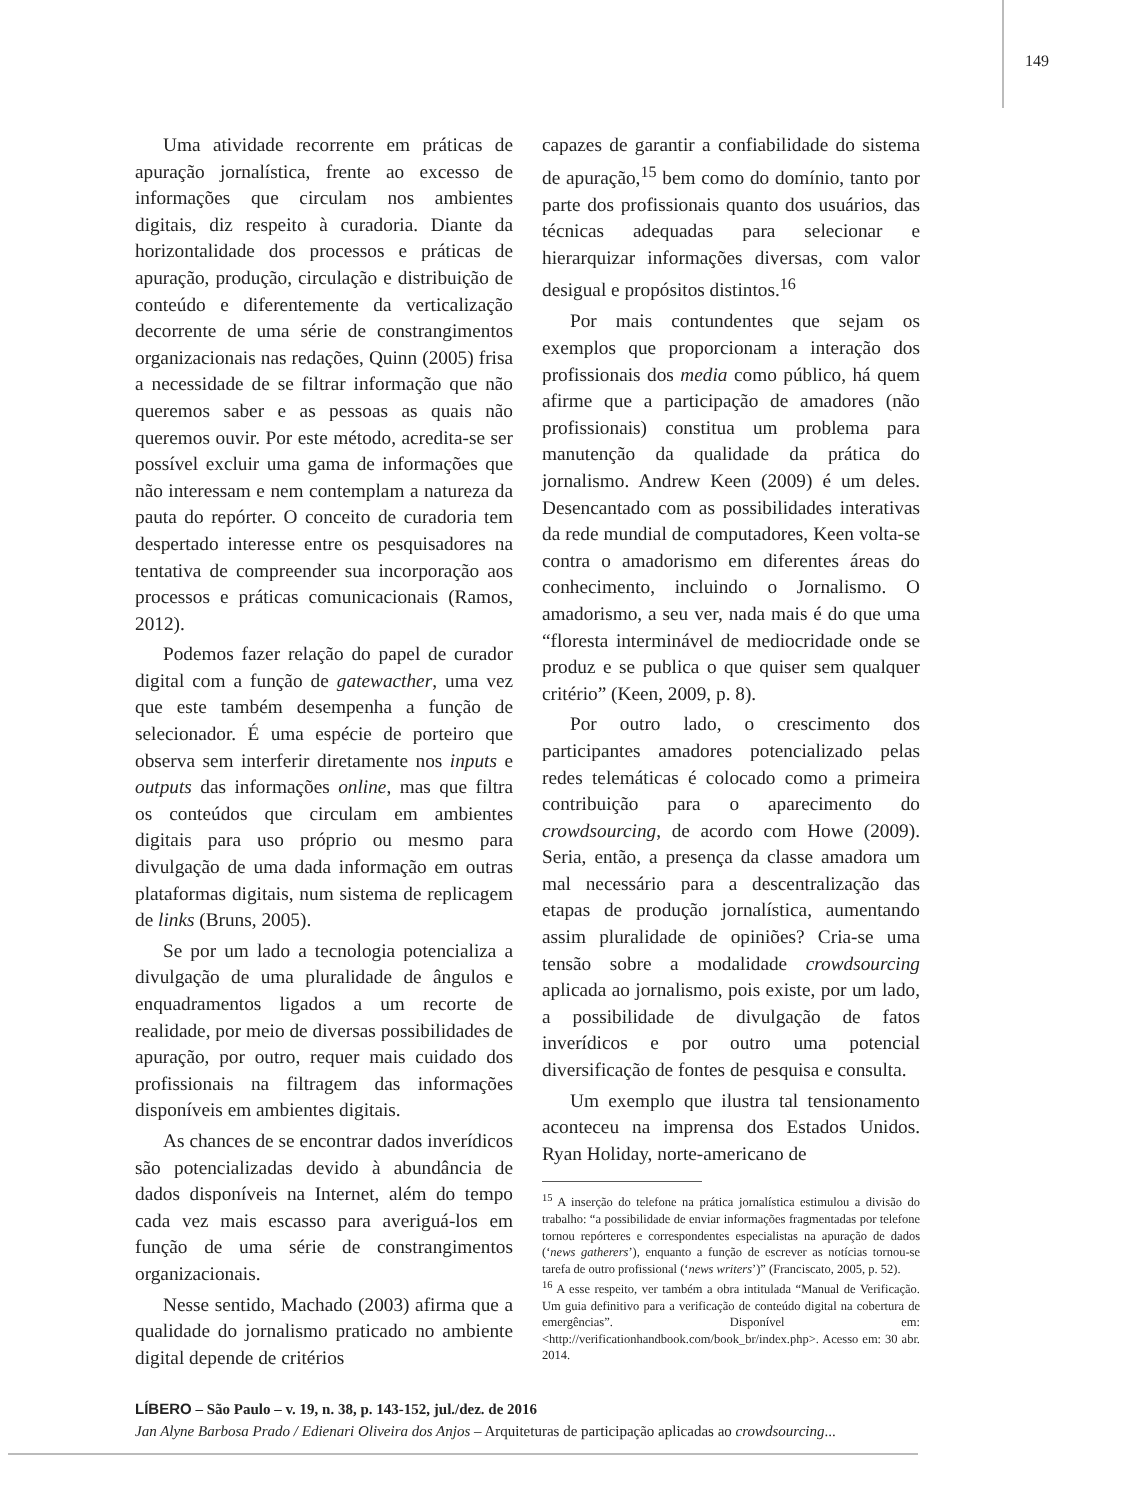149
Uma atividade recorrente em práticas de apuração jornalística, frente ao excesso de informações que circulam nos ambientes digitais, diz respeito à curadoria. Diante da horizontalidade dos processos e práticas de apuração, produção, circulação e distribuição de conteúdo e diferentemente da verticalização decorrente de uma série de constrangimentos organizacionais nas redações, Quinn (2005) frisa a necessidade de se filtrar informação que não queremos saber e as pessoas as quais não queremos ouvir. Por este método, acredita-se ser possível excluir uma gama de informações que não interessam e nem contemplam a natureza da pauta do repórter. O conceito de curadoria tem despertado interesse entre os pesquisadores na tentativa de compreender sua incorporação aos processos e práticas comunicacionais (Ramos, 2012).
Podemos fazer relação do papel de curador digital com a função de gatewacther, uma vez que este também desempenha a função de selecionador. É uma espécie de porteiro que observa sem interferir diretamente nos inputs e outputs das informações online, mas que filtra os conteúdos que circulam em ambientes digitais para uso próprio ou mesmo para divulgação de uma dada informação em outras plataformas digitais, num sistema de replicagem de links (Bruns, 2005).
Se por um lado a tecnologia potencializa a divulgação de uma pluralidade de ângulos e enquadramentos ligados a um recorte de realidade, por meio de diversas possibilidades de apuração, por outro, requer mais cuidado dos profissionais na filtragem das informações disponíveis em ambientes digitais.
As chances de se encontrar dados inverídicos são potencializadas devido à abundância de dados disponíveis na Internet, além do tempo cada vez mais escasso para averiguá-los em função de uma série de constrangimentos organizacionais.
Nesse sentido, Machado (2003) afirma que a qualidade do jornalismo praticado no ambiente digital depende de critérios
capazes de garantir a confiabilidade do sistema de apuração,<sup>15</sup> bem como do domínio, tanto por parte dos profissionais quanto dos usuários, das técnicas adequadas para selecionar e hierarquizar informações diversas, com valor desigual e propósitos distintos.<sup>16</sup>
Por mais contundentes que sejam os exemplos que proporcionam a interação dos profissionais dos media como público, há quem afirme que a participação de amadores (não profissionais) constitua um problema para manutenção da qualidade da prática do jornalismo. Andrew Keen (2009) é um deles. Desencantado com as possibilidades interativas da rede mundial de computadores, Keen volta-se contra o amadorismo em diferentes áreas do conhecimento, incluindo o Jornalismo. O amadorismo, a seu ver, nada mais é do que uma “floresta interminável de mediocridade onde se produz e se publica o que quiser sem qualquer critério” (Keen, 2009, p. 8).
Por outro lado, o crescimento dos participantes amadores potencializado pelas redes telemáticas é colocado como a primeira contribuição para o aparecimento do crowdsourcing, de acordo com Howe (2009). Seria, então, a presença da classe amadora um mal necessário para a descentralização das etapas de produção jornalística, aumentando assim pluralidade de opiniões? Cria-se uma tensão sobre a modalidade crowdsourcing aplicada ao jornalismo, pois existe, por um lado, a possibilidade de divulgação de fatos inverídicos e por outro uma potencial diversificação de fontes de pesquisa e consulta.
Um exemplo que ilustra tal tensionamento aconteceu na imprensa dos Estados Unidos. Ryan Holiday, norte-americano de
<sup>15</sup> A inserção do telefone na prática jornalística estimulou a divisão do trabalho: “a possibilidade de enviar informações fragmentadas por telefone tornou repórteres e correspondentes especialistas na apuração de dados (‘news gatherers’), enquanto a função de escrever as notícias tornou-se tarefa de outro profissional (‘news writers’)” (Franciscato, 2005, p. 52).
<sup>16</sup> A esse respeito, ver também a obra intitulada “Manual de Verificação. Um guia definitivo para a verificação de conteúdo digital na cobertura de emergências”. Disponível em: <http://verificationhandbook.com/book_br/index.php>. Acesso em: 30 abr. 2014.
LÍBERO – São Paulo – v. 19, n. 38, p. 143-152, jul./dez. de 2016
Jan Alyne Barbosa Prado / Edienari Oliveira dos Anjos – Arquiteturas de participação aplicadas ao crowdsourcing...